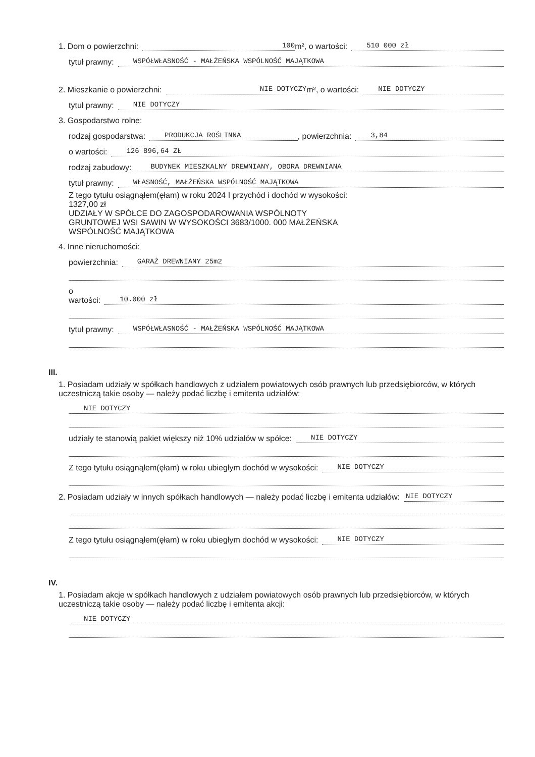1. Dom o powierzchni: 100 m², o wartości: 510 000 zł
tytuł prawny: WSPÓŁWŁASNOŚĆ - MAŁŻEŃSKA WSPÓLNOŚĆ MAJĄTKOWA
2. Mieszkanie o powierzchni: NIE DOTYCZY m², o wartości: NIE DOTYCZY
tytuł prawny: NIE DOTYCZY
3. Gospodarstwo rolne:
rodzaj gospodarstwa: PRODUKCJA ROŚLINNA, powierzchnia: 3,84
o wartości: 126 896,64 ZŁ
rodzaj zabudowy: BUDYNEK MIESZKALNY DREWNIANY, OBORA DREWNIANA
tytuł prawny: WŁASNOŚĆ, MAŁŻEŃSKA WSPÓLNOŚĆ MAJĄTKOWA
Z tego tytułu osiągnąłem(ęłam) w roku 2024 I przychód i dochód w wysokości:
1327,00 zł
UDZIAŁY W SPÓŁCE DO ZAGOSPODAROWANIA WSPÓLNOTY
GRUNTOWEJ WSI SAWIN W WYSOKOŚCI 3683/1000. 000 MAŁŻEŃSKA
WSPÓLNOŚĆ MAJĄTKOWA
4. Inne nieruchomości:
powierzchnia: GARAŻ DREWNIANY 25m2
o
wartości: 10.000 zł
tytuł prawny: WSPÓŁWŁASNOŚĆ - MAŁŻEŃSKA WSPÓLNOŚĆ MAJĄTKOWA
III.
1. Posiadam udziały w spółkach handlowych z udziałem powiatowych osób prawnych lub przedsiębiorców, w których uczestniczą takie osoby — należy podać liczbę i emitenta udziałów:
NIE DOTYCZY
udziały te stanowią pakiet większy niż 10% udziałów w spółce: NIE DOTYCZY
Z tego tytułu osiągnąłem(ęłam) w roku ubiegłym dochód w wysokości: NIE DOTYCZY
2. Posiadam udziały w innych spółkach handlowych — należy podać liczbę i emitenta udziałów: NIE DOTYCZY
Z tego tytułu osiągnąłem(ęłam) w roku ubiegłym dochód w wysokości: NIE DOTYCZY
IV.
1. Posiadam akcje w spółkach handlowych z udziałem powiatowych osób prawnych lub przedsiębiorców, w których uczestniczą takie osoby — należy podać liczbę i emitenta akcji:
NIE DOTYCZY